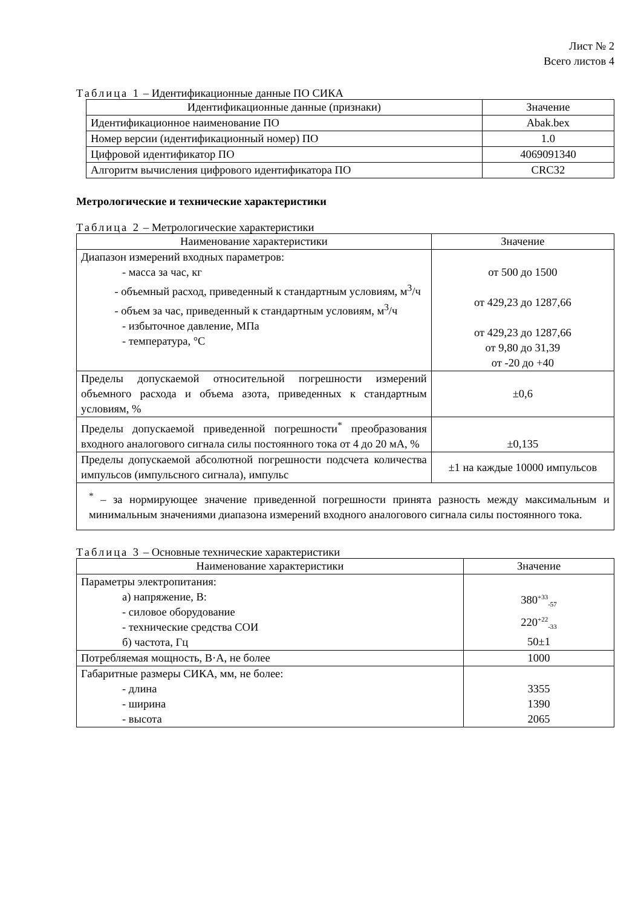Лист № 2
Всего листов 4
Таблица 1 – Идентификационные данные ПО СИКА
| Идентификационные данные (признаки) | Значение |
| --- | --- |
| Идентификационное наименование ПО | Abak.bex |
| Номер версии (идентификационный номер) ПО | 1.0 |
| Цифровой идентификатор ПО | 4069091340 |
| Алгоритм вычисления цифрового идентификатора ПО | CRC32 |
Метрологические и технические характеристики
Таблица 2 – Метрологические характеристики
| Наименование характеристики | Значение |
| --- | --- |
| Диапазон измерений входных параметров: - масса за час, кг - объемный расход, приведенный к стандартным условиям, м<sup>3</sup>/ч - объем за час, приведенный к стандартным условиям, м<sup>3</sup>/ч - избыточное давление, МПа - температура, °C | от 500 до 1500 от 429,23 до 1287,66 от 429,23 до 1287,66 от 9,80 до 31,39 от -20 до +40 |
| Пределы допускаемой относительной погрешности измерений объемного расхода и объема азота, приведенных к стандартным условиям, % | ±0,6 |
| Пределы допускаемой приведенной погрешности<sup>*</sup> преобразования входного аналогового сигнала силы постоянного тока от 4 до 20 мА, % | ±0,135 |
| Пределы допускаемой абсолютной погрешности подсчета количества импульсов (импульсного сигнала), импульс | ±1 на каждые 10000 импульсов |
| <sup>*</sup> – за нормирующее значение приведенной погрешности принята разность между максимальным и минимальным значениями диапазона измерений входного аналогового сигнала силы постоянного тока. | |
Таблица 3 – Основные технические характеристики
| Наименование характеристики | Значение |
| --- | --- |
| Параметры электропитания: а) напряжение, В: - силовое оборудование - технические средства СОИ б) частота, Гц | 380<sup>+33</sup><sub>-57</sub> 220<sup>+22</sup><sub>-33</sub> 50±1 |
| Потребляемая мощность, В·А, не более | 1000 |
| Габаритные размеры СИКА, мм, не более: - длина - ширина - высота | 3355 1390 2065 |